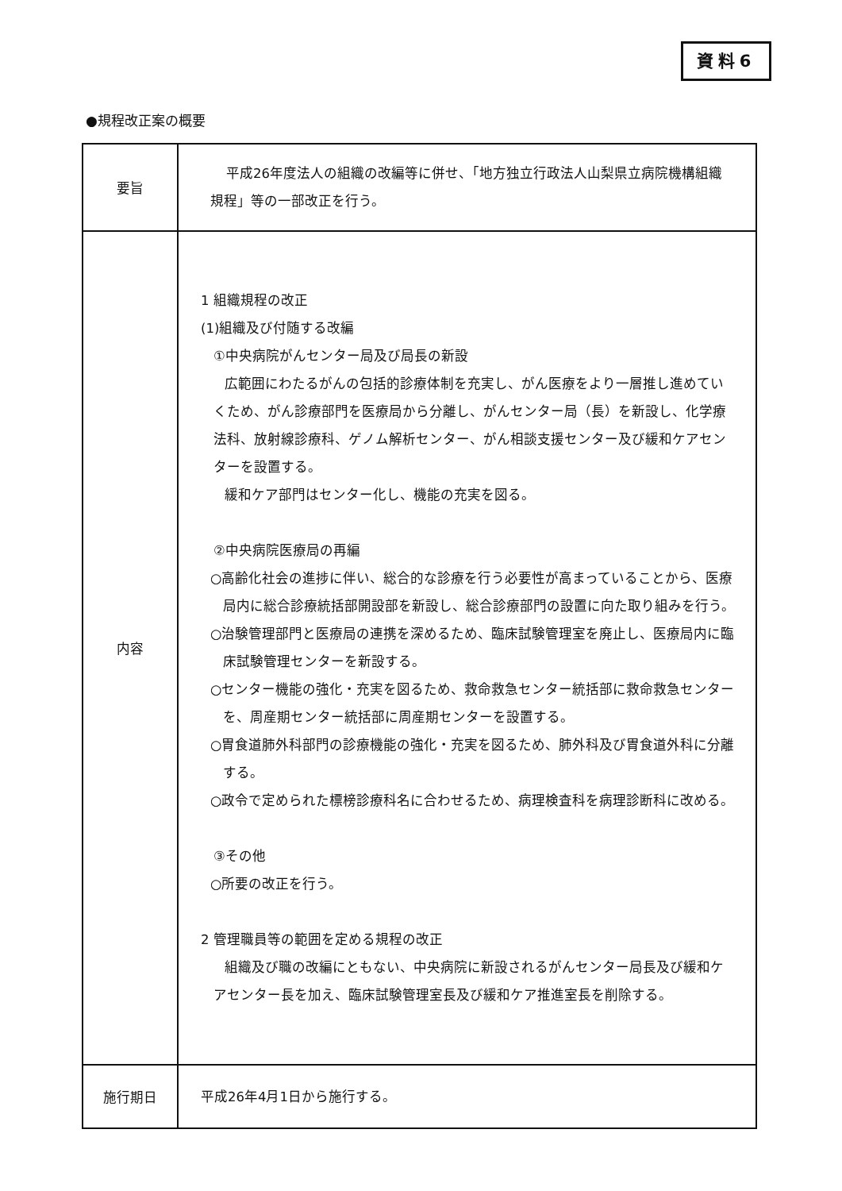資料6
●規程改正案の概要
| | 要旨 | 平成26年度法人の組織の改編等に併せ、「地方独立行政法人山梨県立病院機構組織規程」等の一部改正を行う。 |
| 内容 | 1 組織規程の改正 (1)組織及び付随する改編 ①中央病院がんセンター局及び局長の新設 広範囲にわたるがんの包括的診療体制を充実し、がん医療をより一層推し進めていくため、がん診療部門を医療局から分離し、がんセンター局（長）を新設し、化学療法科、放射線診療科、ゲノム解析センター、がん相談支援センター及び緩和ケアセンターを設置する。 緩和ケア部門はセンター化し、機能の充実を図る。 ②中央病院医療局の再編 ○高齢化社会の進捗に伴い、総合的な診療を行う必要性が高まっていることから、医療局内に総合診療統括部開設部を新設し、総合診療部門の設置に向た取り組みを行う。 ○治験管理部門と医療局の連携を深めるため、臨床試験管理室を廃止し、医療局内に臨床試験管理センターを新設する。 ○センター機能の強化・充実を図るため、救命救急センター統括部に救命救急センターを、周産期センター統括部に周産期センターを設置する。 ○胃食道肺外科部門の診療機能の強化・充実を図るため、肺外科及び胃食道外科に分離する。 ○政令で定められた標榜診療科名に合わせるため、病理検査科を病理診断科に改める。 ③その他 ○所要の改正を行う。 2 管理職員等の範囲を定める規程の改正 組織及び職の改編にともない、中央病院に新設されるがんセンター局長及び緩和ケアセンター長を加え、臨床試験管理室長及び緩和ケア推進室長を削除する。 | |
| 施行期日 | 平成26年4月1日から施行する。 | |